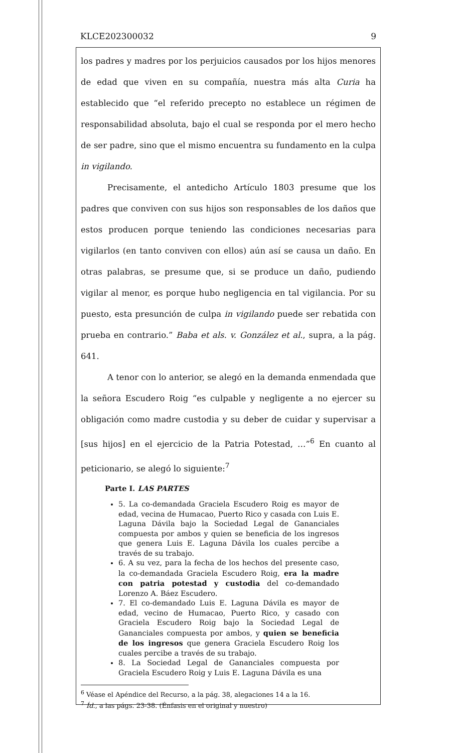KLCE202300032 9
los padres y madres por los perjuicios causados por los hijos menores de edad que viven en su compañía, nuestra más alta Curia ha establecido que “el referido precepto no establece un régimen de responsabilidad absoluta, bajo el cual se responda por el mero hecho de ser padre, sino que el mismo encuentra su fundamento en la culpa in vigilando.
Precisamente, el antedicho Artículo 1803 presume que los padres que conviven con sus hijos son responsables de los daños que estos producen porque teniendo las condiciones necesarias para vigilarlos (en tanto conviven con ellos) aún así se causa un daño. En otras palabras, se presume que, si se produce un daño, pudiendo vigilar al menor, es porque hubo negligencia en tal vigilancia. Por su puesto, esta presunción de culpa in vigilando puede ser rebatida con prueba en contrario.” Baba et als. v. González et al., supra, a la pág. 641.
A tenor con lo anterior, se alegó en la demanda enmendada que la señora Escudero Roig “es culpable y negligente a no ejercer su obligación como madre custodia y su deber de cuidar y supervisar a [sus hijos] en el ejercicio de la Patria Potestad, …”<sup>6</sup> En cuanto al peticionario, se alegó lo siguiente:<sup>7</sup>
Parte I. LAS PARTES
5. La co-demandada Graciela Escudero Roig es mayor de edad, vecina de Humacao, Puerto Rico y casada con Luis E. Laguna Dávila bajo la Sociedad Legal de Gananciales compuesta por ambos y quien se beneficia de los ingresos que genera Luis E. Laguna Dávila los cuales percibe a través de su trabajo.
6. A su vez, para la fecha de los hechos del presente caso, la co-demandada Graciela Escudero Roig, era la madre con patria potestad y custodia del co-demandado Lorenzo A. Báez Escudero.
7. El co-demandado Luis E. Laguna Dávila es mayor de edad, vecino de Humacao, Puerto Rico, y casado con Graciela Escudero Roig bajo la Sociedad Legal de Gananciales compuesta por ambos, y quien se beneficia de los ingresos que genera Graciela Escudero Roig los cuales percibe a través de su trabajo.
8. La Sociedad Legal de Gananciales compuesta por Graciela Escudero Roig y Luis E. Laguna Dávila es una
<sup>6</sup> Véase el Apéndice del Recurso, a la pág. 38, alegaciones 14 a la 16.
<sup>7</sup> Íd., a las págs. 23-38. (Énfasis en el original y nuestro)